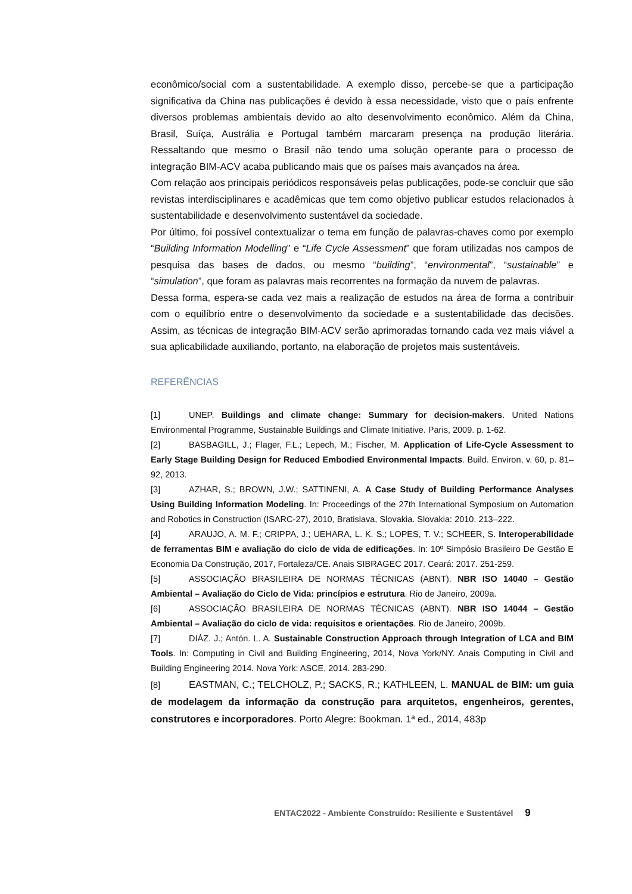econômico/social com a sustentabilidade. A exemplo disso, percebe-se que a participação significativa da China nas publicações é devido à essa necessidade, visto que o país enfrente diversos problemas ambientais devido ao alto desenvolvimento econômico. Além da China, Brasil, Suíça, Austrália e Portugal também marcaram presença na produção literária. Ressaltando que mesmo o Brasil não tendo uma solução operante para o processo de integração BIM-ACV acaba publicando mais que os países mais avançados na área.
Com relação aos principais periódicos responsáveis pelas publicações, pode-se concluir que são revistas interdisciplinares e acadêmicas que tem como objetivo publicar estudos relacionados à sustentabilidade e desenvolvimento sustentável da sociedade.
Por último, foi possível contextualizar o tema em função de palavras-chaves como por exemplo “Building Information Modelling” e “Life Cycle Assessment” que foram utilizadas nos campos de pesquisa das bases de dados, ou mesmo “building”, “environmental”, “sustainable” e “simulation”, que foram as palavras mais recorrentes na formação da nuvem de palavras.
Dessa forma, espera-se cada vez mais a realização de estudos na área de forma a contribuir com o equilíbrio entre o desenvolvimento da sociedade e a sustentabilidade das decisões. Assim, as técnicas de integração BIM-ACV serão aprimoradas tornando cada vez mais viável a sua aplicabilidade auxiliando, portanto, na elaboração de projetos mais sustentáveis.
REFERÊNCIAS
[1] UNEP. Buildings and climate change: Summary for decision-makers. United Nations Environmental Programme, Sustainable Buildings and Climate Initiative. Paris, 2009. p. 1-62.
[2] BASBAGILL, J.; Flager, F.L.; Lepech, M.; Fischer, M. Application of Life-Cycle Assessment to Early Stage Building Design for Reduced Embodied Environmental Impacts. Build. Environ, v. 60, p. 81–92, 2013.
[3] AZHAR, S.; BROWN, J.W.; SATTINENI, A. A Case Study of Building Performance Analyses Using Building Information Modeling. In: Proceedings of the 27th International Symposium on Automation and Robotics in Construction (ISARC-27), 2010, Bratislava, Slovakia. Slovakia: 2010. 213–222.
[4] ARAUJO, A. M. F.; CRIPPA, J.; UEHARA, L. K. S.; LOPES, T. V.; SCHEER, S. Interoperabilidade de ferramentas BIM e avaliação do ciclo de vida de edificações. In: 10º Simpósio Brasileiro De Gestão E Economia Da Construção, 2017, Fortaleza/CE. Anais SIBRAGEC 2017. Ceará: 2017. 251-259.
[5] ASSOCIAÇÃO BRASILEIRA DE NORMAS TÉCNICAS (ABNT). NBR ISO 14040 – Gestão Ambiental – Avaliação do Ciclo de Vida: princípios e estrutura. Rio de Janeiro, 2009a.
[6] ASSOCIAÇÃO BRASILEIRA DE NORMAS TÉCNICAS (ABNT). NBR ISO 14044 – Gestão Ambiental – Avaliação do ciclo de vida: requisitos e orientações. Rio de Janeiro, 2009b.
[7] DIÁZ. J.; Antón. L. A. Sustainable Construction Approach through Integration of LCA and BIM Tools. In: Computing in Civil and Building Engineering, 2014, Nova York/NY. Anais Computing in Civil and Building Engineering 2014. Nova York: ASCE, 2014. 283-290.
[8] EASTMAN, C.; TELCHOLZ, P.; SACKS, R.; KATHLEEN, L. MANUAL de BIM: um guia de modelagem da informação da construção para arquitetos, engenheiros, gerentes, construtores e incorporadores. Porto Alegre: Bookman. 1ª ed., 2014, 483p
ENTAC2022 - Ambiente Construído: Resiliente e Sustentável 9